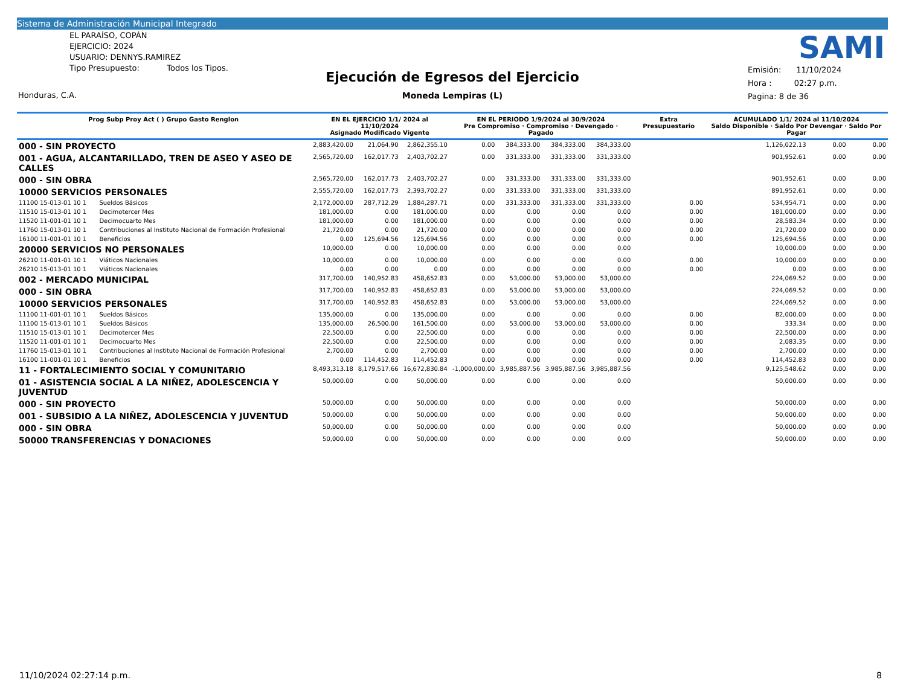Sistema de Administración Municipal Integrado
EL PARAÍSO, COPÁN
EJERCICIO: 2024
USUARIO: DENNYS.RAMIREZ
Tipo Presupuesto: Todos los Tipos.
Ejecución de Egresos del Ejercicio
Moneda Lempiras (L)
SAMI
Emisión: 11/10/2024
Hora : 02:27 p.m.
Pagina: 8 de 36
Honduras, C.A.
| Prog Subp Proy Act ( ) Grupo Gasto Renglon | | EN EL EJERCICIO 1/1/ 2024 al 11/10/2024 Asignado Modificado Vigente | | | EN EL PERIODO 1/9/2024 al 30/9/2024 Pre Compromiso · Compromiso · Devengado · Pagado | | | | Extra Presupuestario | ACUMULADO 1/1/ 2024 al 11/10/2024 Saldo Disponible · Saldo Por Devengar · Saldo Por Pagar | | |
| --- | --- | --- | --- | --- | --- | --- | --- | --- | --- | --- | --- | --- |
| 000 - SIN PROYECTO | | 2,883,420.00 | 21,064.90 | 2,862,355.10 | 0.00 | 384,333.00 | 384,333.00 | 384,333.00 | | 1,126,022.13 | 0.00 | 0.00 |
| 001 - AGUA, ALCANTARILLADO, TREN DE ASEO Y ASEO DE CALLES | | 2,565,720.00 | 162,017.73 | 2,403,702.27 | 0.00 | 331,333.00 | 331,333.00 | 331,333.00 | | 901,952.61 | 0.00 | 0.00 |
| 000 - SIN OBRA | | 2,565,720.00 | 162,017.73 | 2,403,702.27 | 0.00 | 331,333.00 | 331,333.00 | 331,333.00 | | 901,952.61 | 0.00 | 0.00 |
| 10000 SERVICIOS PERSONALES | | 2,555,720.00 | 162,017.73 | 2,393,702.27 | 0.00 | 331,333.00 | 331,333.00 | 331,333.00 | | 891,952.61 | 0.00 | 0.00 |
| 11100 15-013-01 10 1 | Sueldos Básicos | 2,172,000.00 | 287,712.29 | 1,884,287.71 | 0.00 | 331,333.00 | 331,333.00 | 331,333.00 | 0.00 | 534,954.71 | 0.00 | 0.00 |
| 11510 15-013-01 10 1 | Decimotercer Mes | 181,000.00 | 0.00 | 181,000.00 | 0.00 | 0.00 | 0.00 | 0.00 | 0.00 | 181,000.00 | 0.00 | 0.00 |
| 11520 11-001-01 10 1 | Decimocuarto Mes | 181,000.00 | 0.00 | 181,000.00 | 0.00 | 0.00 | 0.00 | 0.00 | 0.00 | 28,583.34 | 0.00 | 0.00 |
| 11760 15-013-01 10 1 | Contribuciones al Instituto Nacional de Formación Profesional | 21,720.00 | 0.00 | 21,720.00 | 0.00 | 0.00 | 0.00 | 0.00 | 0.00 | 21,720.00 | 0.00 | 0.00 |
| 16100 11-001-01 10 1 | Beneficios | 0.00 | 125,694.56 | 125,694.56 | 0.00 | 0.00 | 0.00 | 0.00 | 0.00 | 125,694.56 | 0.00 | 0.00 |
| 20000 SERVICIOS NO PERSONALES | | 10,000.00 | 0.00 | 10,000.00 | 0.00 | 0.00 | 0.00 | 0.00 | | 10,000.00 | 0.00 | 0.00 |
| 26210 11-001-01 10 1 | Viáticos Nacionales | 10,000.00 | 0.00 | 10,000.00 | 0.00 | 0.00 | 0.00 | 0.00 | 0.00 | 10,000.00 | 0.00 | 0.00 |
| 26210 15-013-01 10 1 | Viáticos Nacionales | 0.00 | 0.00 | 0.00 | 0.00 | 0.00 | 0.00 | 0.00 | 0.00 | 0.00 | 0.00 | 0.00 |
| 002 - MERCADO MUNICIPAL | | 317,700.00 | 140,952.83 | 458,652.83 | 0.00 | 53,000.00 | 53,000.00 | 53,000.00 | | 224,069.52 | 0.00 | 0.00 |
| 000 - SIN OBRA | | 317,700.00 | 140,952.83 | 458,652.83 | 0.00 | 53,000.00 | 53,000.00 | 53,000.00 | | 224,069.52 | 0.00 | 0.00 |
| 10000 SERVICIOS PERSONALES | | 317,700.00 | 140,952.83 | 458,652.83 | 0.00 | 53,000.00 | 53,000.00 | 53,000.00 | | 224,069.52 | 0.00 | 0.00 |
| 11100 11-001-01 10 1 | Sueldos Básicos | 135,000.00 | 0.00 | 135,000.00 | 0.00 | 0.00 | 0.00 | 0.00 | 0.00 | 82,000.00 | 0.00 | 0.00 |
| 11100 15-013-01 10 1 | Sueldos Básicos | 135,000.00 | 26,500.00 | 161,500.00 | 0.00 | 53,000.00 | 53,000.00 | 53,000.00 | 0.00 | 333.34 | 0.00 | 0.00 |
| 11510 15-013-01 10 1 | Decimotercer Mes | 22,500.00 | 0.00 | 22,500.00 | 0.00 | 0.00 | 0.00 | 0.00 | 0.00 | 22,500.00 | 0.00 | 0.00 |
| 11520 11-001-01 10 1 | Decimocuarto Mes | 22,500.00 | 0.00 | 22,500.00 | 0.00 | 0.00 | 0.00 | 0.00 | 0.00 | 2,083.35 | 0.00 | 0.00 |
| 11760 15-013-01 10 1 | Contribuciones al Instituto Nacional de Formación Profesional | 2,700.00 | 0.00 | 2,700.00 | 0.00 | 0.00 | 0.00 | 0.00 | 0.00 | 2,700.00 | 0.00 | 0.00 |
| 16100 11-001-01 10 1 | Beneficios | 0.00 | 114,452.83 | 114,452.83 | 0.00 | 0.00 | 0.00 | 0.00 | 0.00 | 114,452.83 | 0.00 | 0.00 |
| 11 - FORTALECIMIENTO SOCIAL Y COMUNITARIO | | 8,493,313.18 | 8,179,517.66 | 16,672,830.84 | -1,000,000.00 | 3,985,887.56 | 3,985,887.56 | 3,985,887.56 | | 9,125,548.62 | 0.00 | 0.00 |
| 01 - ASISTENCIA SOCIAL A LA NIÑEZ, ADOLESCENCIA Y JUVENTUD | | 50,000.00 | 0.00 | 50,000.00 | 0.00 | 0.00 | 0.00 | 0.00 | | 50,000.00 | 0.00 | 0.00 |
| 000 - SIN PROYECTO | | 50,000.00 | 0.00 | 50,000.00 | 0.00 | 0.00 | 0.00 | 0.00 | | 50,000.00 | 0.00 | 0.00 |
| 001 - SUBSIDIO A LA NIÑEZ, ADOLESCENCIA Y JUVENTUD | | 50,000.00 | 0.00 | 50,000.00 | 0.00 | 0.00 | 0.00 | 0.00 | | 50,000.00 | 0.00 | 0.00 |
| 000 - SIN OBRA | | 50,000.00 | 0.00 | 50,000.00 | 0.00 | 0.00 | 0.00 | 0.00 | | 50,000.00 | 0.00 | 0.00 |
| 50000 TRANSFERENCIAS Y DONACIONES | | 50,000.00 | 0.00 | 50,000.00 | 0.00 | 0.00 | 0.00 | 0.00 | | 50,000.00 | 0.00 | 0.00 |
11/10/2024 02:27:14 p.m. 8